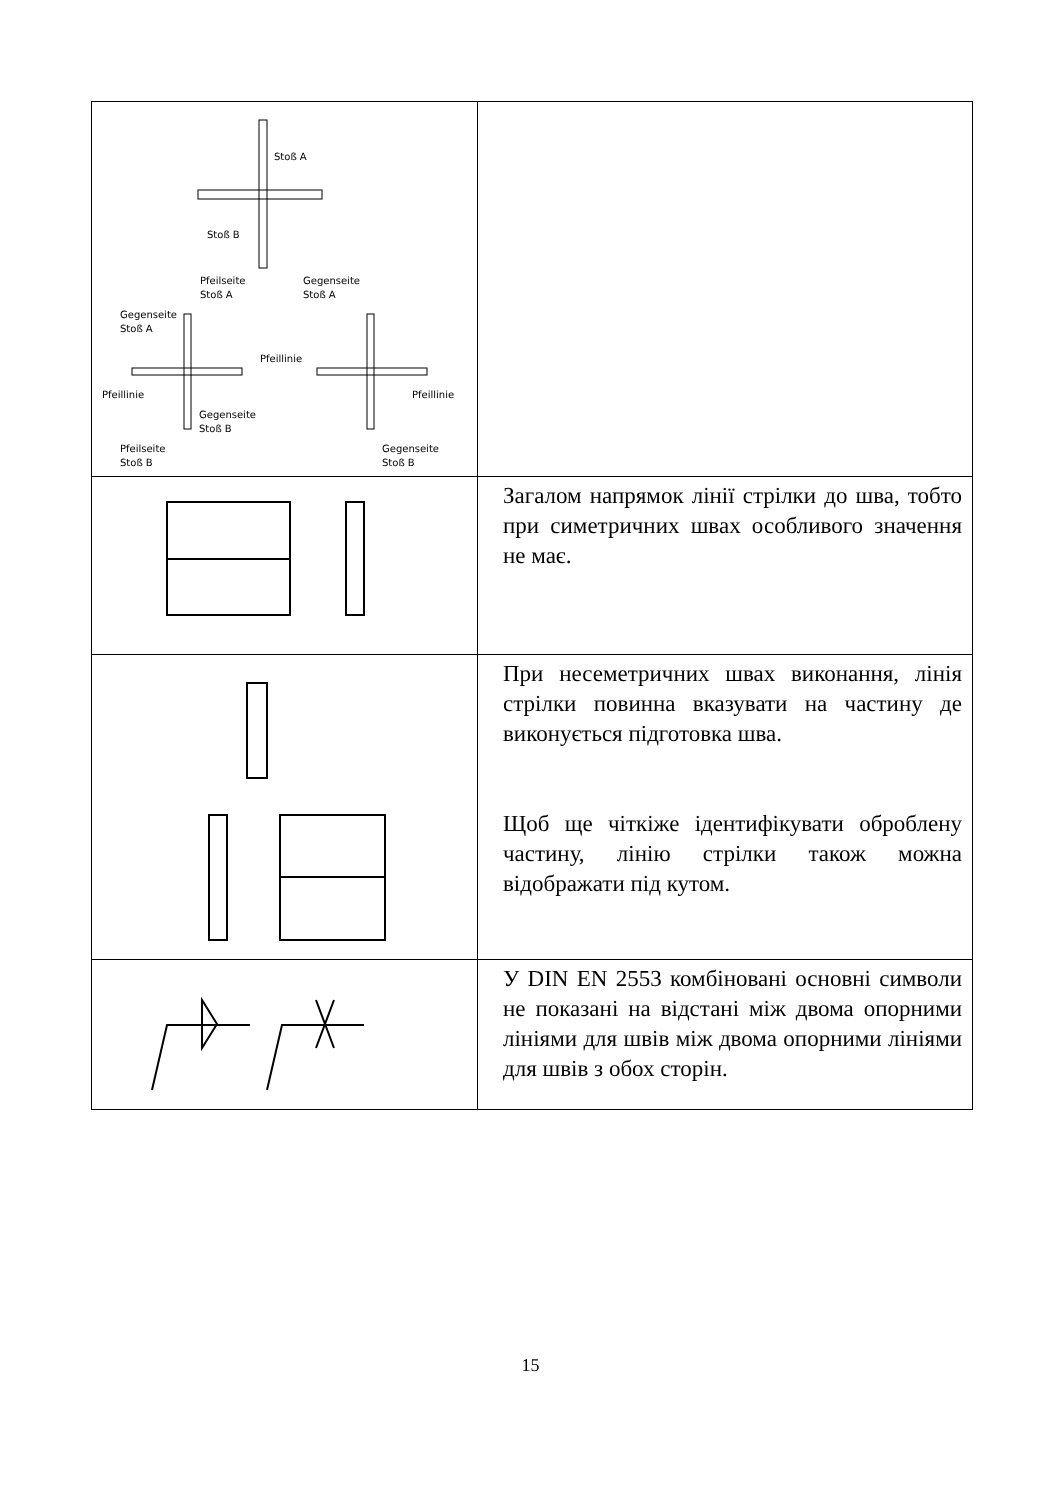| Stoß A Stoß B Pfeilseite Stoß A Gegenseite Stoß A Gegenseite Stoß A Pfeillinie Pfeillinie Pfeillinie Gegenseite Stoß B Pfeilseite Stoß B Gegenseite Stoß B | |
| | Загалом напрямок лінії стрілки до шва, тобто при симетричних швах особливого значення не має. |
| | При несеметричних швах виконання, лінія стрілки повинна вказувати на частину де виконується підготовка шва. Щоб ще чіткіже ідентифікувати оброблену частину, лінію стрілки також можна відображати під кутом. |
| | У DIN EN 2553 комбіновані основні символи не показані на відстані між двома опорними лініями для швів між двома опорними лініями для швів з обох сторін. |
15